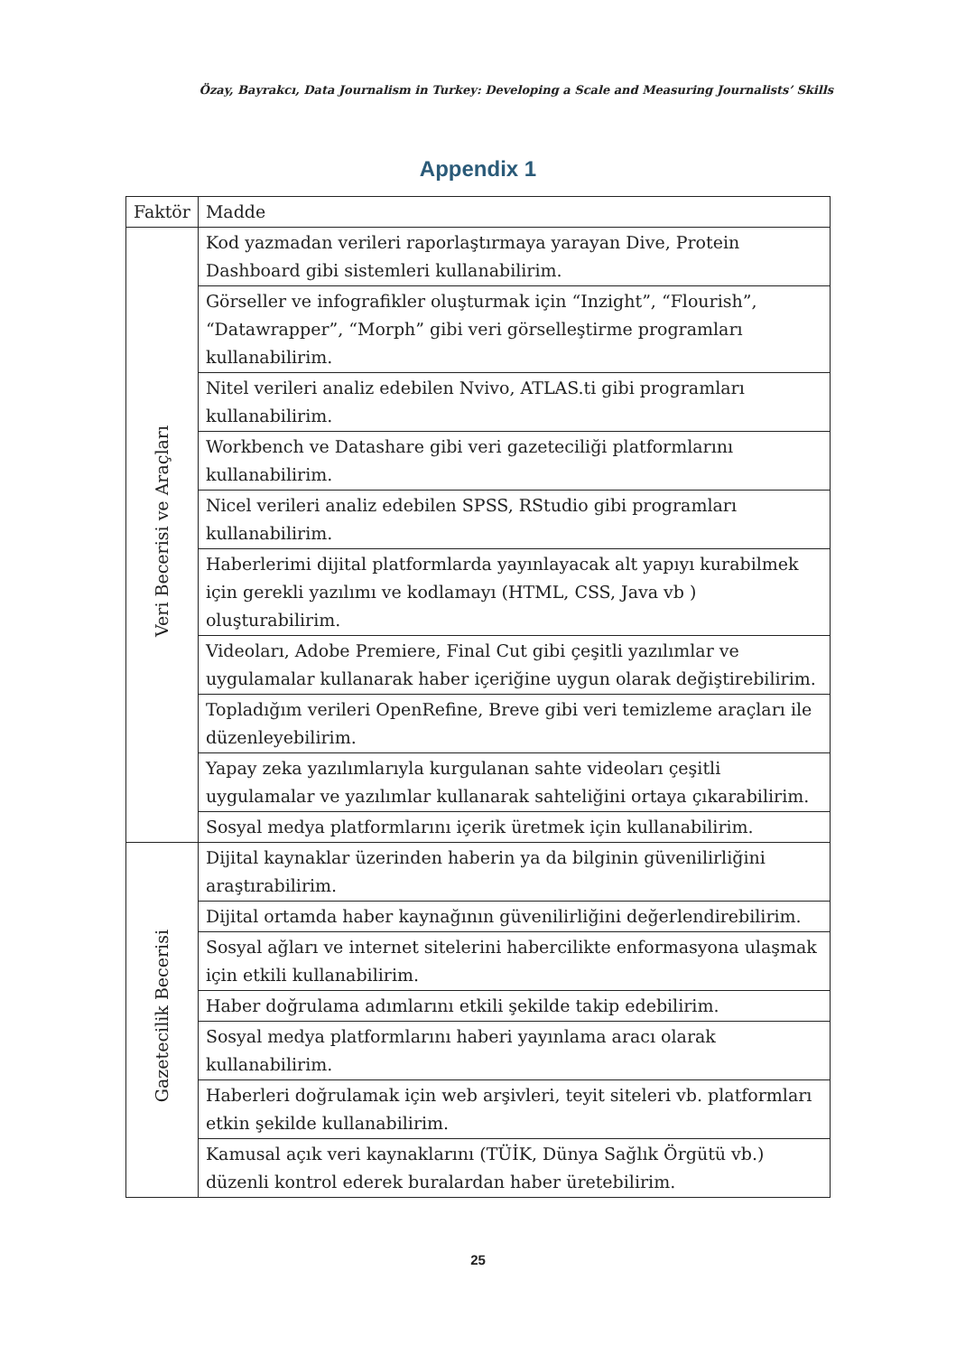Özay, Bayrakcı, Data Journalism in Turkey: Developing a Scale and Measuring Journalists’ Skills
Appendix 1
| Faktör | Madde |
| --- | --- |
| Veri Becerisi ve Araçları | Kod yazmadan verileri raporlaştırmaya yarayan Dive, Protein Dashboard gibi sistemleri kullanabilirim. |
| | Görseller ve infografikler oluşturmak için “Inzight”, “Flourish”, “Datawrapper”, “Morph” gibi veri görselleştirme programları kullanabilirim. |
| | Nitel verileri analiz edebilen Nvivo, ATLAS.ti gibi programları kullanabilirim. |
| | Workbench ve Datashare gibi veri gazeteciliği platformlarını kullanabilirim. |
| | Nicel verileri analiz edebilen SPSS, RStudio gibi programları kullanabilirim. |
| | Haberlerimi dijital platformlarda yayınlayacak alt yapıyı kurabilmek için gerekli yazılımı ve kodlamayı (HTML, CSS, Java vb ) oluşturabilirim. |
| | Videoları, Adobe Premiere, Final Cut gibi çeşitli yazılımlar ve uygulamalar kullanarak haber içeriğine uygun olarak değiştirebilirim. |
| | Topladığım verileri OpenRefine, Breve gibi veri temizleme araçları ile düzenleyebilirim. |
| | Yapay zeka yazılımlarıyla kurgulanan sahte videoları çeşitli uygulamalar ve yazılımlar kullanarak sahteliğini ortaya çıkarabilirim. |
| | Sosyal medya platformlarını içerik üretmek için kullanabilirim. |
| Gazetecilik Becerisi | Dijital kaynaklar üzerinden haberin ya da bilginin güvenilirliğini araştırabilirim. |
| | Dijital ortamda haber kaynağının güvenilirliğini değerlendirebilirim. |
| | Sosyal ağları ve internet sitelerini habercilikte enformasyona ulaşmak için etkili kullanabilirim. |
| | Haber doğrulama adımlarını etkili şekilde takip edebilirim. |
| | Sosyal medya platformlarını haberi yayınlama aracı olarak kullanabilirim. |
| | Haberleri doğrulamak için web arşivleri, teyit siteleri vb. platformları etkin şekilde kullanabilirim. |
| | Kamusal açık veri kaynaklarını (TÜİK, Dünya Sağlık Örgütü vb.) düzenli kontrol ederek buralardan haber üretebilirim. |
25